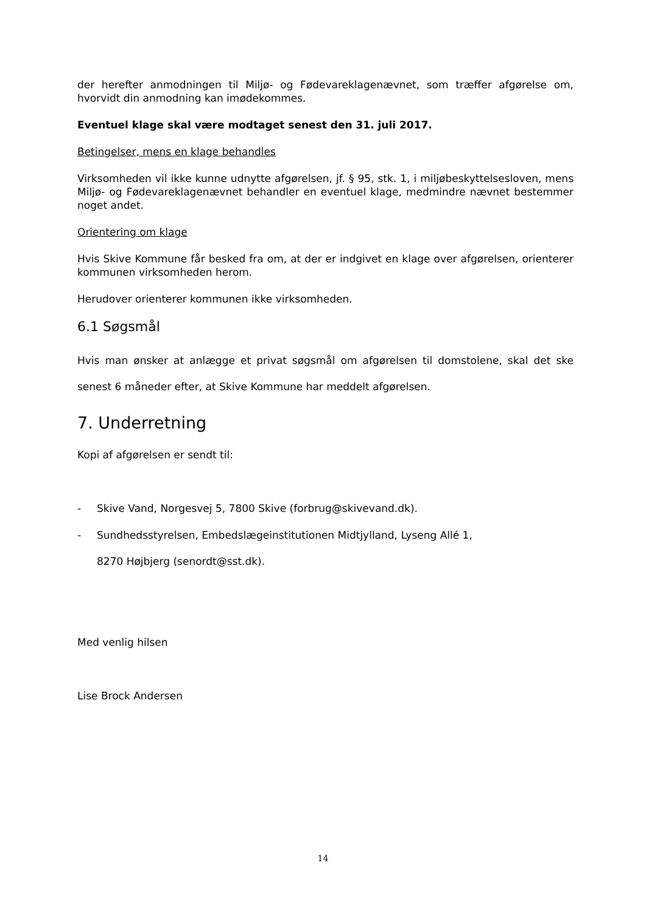der herefter anmodningen til Miljø- og Fødevareklagenævnet, som træffer afgørelse om, hvorvidt din anmodning kan imødekommes.
Eventuel klage skal være modtaget senest den 31. juli 2017.
Betingelser, mens en klage behandles
Virksomheden vil ikke kunne udnytte afgørelsen, jf. § 95, stk. 1, i miljøbeskyttelsesloven, mens Miljø- og Fødevareklagenævnet behandler en eventuel klage, medmindre nævnet bestemmer noget andet.
Orientering om klage
Hvis Skive Kommune får besked fra om, at der er indgivet en klage over afgørelsen, orienterer kommunen virksomheden herom.
Herudover orienterer kommunen ikke virksomheden.
6.1 Søgsmål
Hvis man ønsker at anlægge et privat søgsmål om afgørelsen til domstolene, skal det ske senest 6 måneder efter, at Skive Kommune har meddelt afgørelsen.
7. Underretning
Kopi af afgørelsen er sendt til:
- Skive Vand, Norgesvej 5, 7800 Skive (forbrug@skivevand.dk).
- Sundhedsstyrelsen, Embedslægeinstitutionen Midtjylland, Lyseng Allé 1,
8270 Højbjerg (senordt@sst.dk).
Med venlig hilsen
Lise Brock Andersen
14